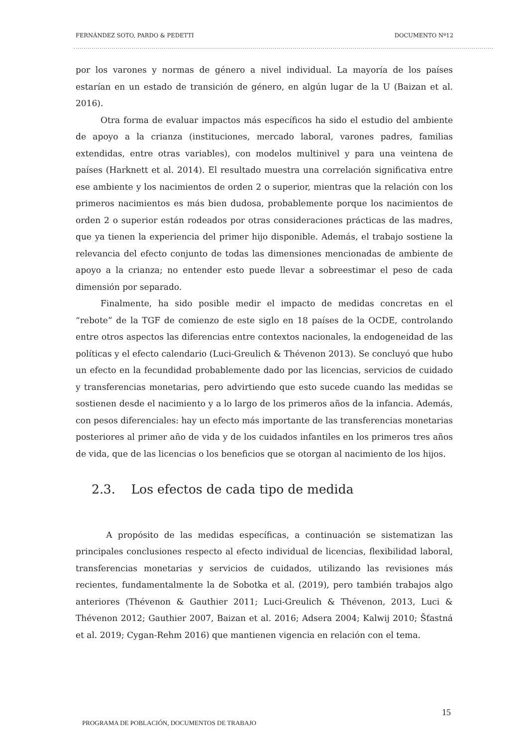FERNÁNDEZ SOTO, PARDO & PEDETTI DOCUMENTO Nº12
por los varones y normas de género a nivel individual. La mayoría de los países estarían en un estado de transición de género, en algún lugar de la U (Baizan et al. 2016).
Otra forma de evaluar impactos más específicos ha sido el estudio del ambiente de apoyo a la crianza (instituciones, mercado laboral, varones padres, familias extendidas, entre otras variables), con modelos multinivel y para una veintena de países (Harknett et al. 2014). El resultado muestra una correlación significativa entre ese ambiente y los nacimientos de orden 2 o superior, mientras que la relación con los primeros nacimientos es más bien dudosa, probablemente porque los nacimientos de orden 2 o superior están rodeados por otras consideraciones prácticas de las madres, que ya tienen la experiencia del primer hijo disponible. Además, el trabajo sostiene la relevancia del efecto conjunto de todas las dimensiones mencionadas de ambiente de apoyo a la crianza; no entender esto puede llevar a sobreestimar el peso de cada dimensión por separado.
Finalmente, ha sido posible medir el impacto de medidas concretas en el “rebote” de la TGF de comienzo de este siglo en 18 países de la OCDE, controlando entre otros aspectos las diferencias entre contextos nacionales, la endogeneidad de las políticas y el efecto calendario (Luci-Greulich & Thévenon 2013). Se concluyó que hubo un efecto en la fecundidad probablemente dado por las licencias, servicios de cuidado y transferencias monetarias, pero advirtiendo que esto sucede cuando las medidas se sostienen desde el nacimiento y a lo largo de los primeros años de la infancia. Además, con pesos diferenciales: hay un efecto más importante de las transferencias monetarias posteriores al primer año de vida y de los cuidados infantiles en los primeros tres años de vida, que de las licencias o los beneficios que se otorgan al nacimiento de los hijos.
2.3. Los efectos de cada tipo de medida
A propósito de las medidas específicas, a continuación se sistematizan las principales conclusiones respecto al efecto individual de licencias, flexibilidad laboral, transferencias monetarias y servicios de cuidados, utilizando las revisiones más recientes, fundamentalmente la de Sobotka et al. (2019), pero también trabajos algo anteriores (Thévenon & Gauthier 2011; Luci-Greulich & Thévenon, 2013, Luci & Thévenon 2012; Gauthier 2007, Baizan et al. 2016; Adsera 2004; Kalwij 2010; Šťastná et al. 2019; Cygan-Rehm 2016) que mantienen vigencia en relación con el tema.
15
PROGRAMA DE POBLACIÓN, DOCUMENTOS DE TRABAJO